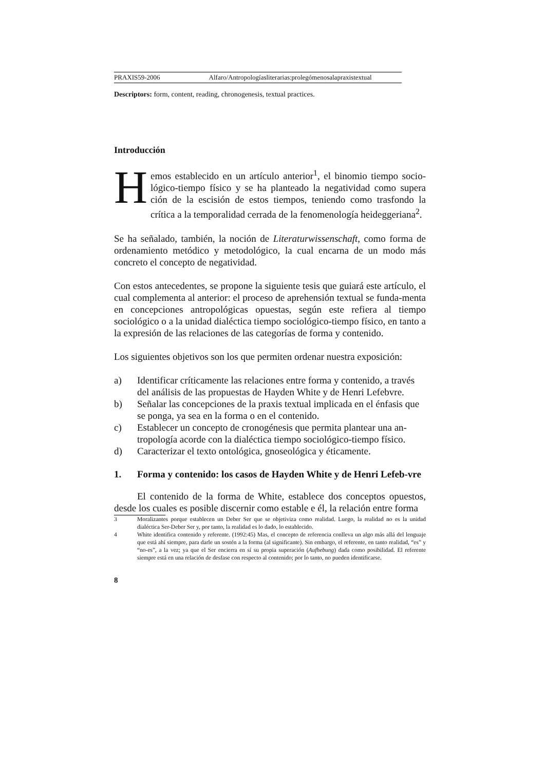PRAXIS59-2006 Alfaro/Antropologíasliterarias:prolegómenosalapraxistextual
Descriptors: form, content, reading, chronogenesis, textual practices.
Introducción
Hemos establecido en un artículo anterior<sup>1</sup>, el binomio tiempo socio-lógico-tiempo físico y se ha planteado la negatividad como supera ción de la escisión de estos tiempos, teniendo como trasfondo la crítica a la temporalidad cerrada de la fenomenología heideggeriana<sup>2</sup>.
Se ha señalado, también, la noción de Literaturwissenschaft, como forma de ordenamiento metódico y metodológico, la cual encarna de un modo más concreto el concepto de negatividad.
Con estos antecedentes, se propone la siguiente tesis que guiará este artículo, el cual complementa al anterior: el proceso de aprehensión textual se funda-menta en concepciones antropológicas opuestas, según este refiera al tiempo sociológico o a la unidad dialéctica tiempo sociológico-tiempo físico, en tanto a la expresión de las relaciones de las categorías de forma y contenido.
Los siguientes objetivos son los que permiten ordenar nuestra exposición:
a) Identificar críticamente las relaciones entre forma y contenido, a través del análisis de las propuestas de Hayden White y de Henri Lefebvre.
b) Señalar las concepciones de la praxis textual implicada en el énfasis que se ponga, ya sea en la forma o en el contenido.
c) Establecer un concepto de cronogénesis que permita plantear una an-tropología acorde con la dialéctica tiempo sociológico-tiempo físico.
d) Caracterizar el texto ontológica, gnoseológica y éticamente.
1. Forma y contenido: los casos de Hayden White y de Henri Lefeb-vre
El contenido de la forma de White, establece dos conceptos opuestos, desde los cuales es posible discernir como estable e él, la relación entre forma
3 Moralizantes porque establecen un Deber Ser que se objetiviza como realidad. Luego, la realidad no es la unidad dialéctica Ser-Deber Ser y, por tanto, la realidad es lo dado, lo establecido.
4 White identifica contenido y referente. (1992:45) Mas, el concepto de referencia conlleva un algo más allá del lenguaje que está ahí siempre, para darle un sostén a la forma (al significante). Sin embargo, el referente, en tanto realidad, “es” y “no-es”, a la vez; ya que el Ser encierra en sí su propia superación (Aufhebung) dada como posibilidad. El referente siempre está en una relación de desfase con respecto al contenido; por lo tanto, no pueden identificarse.
8